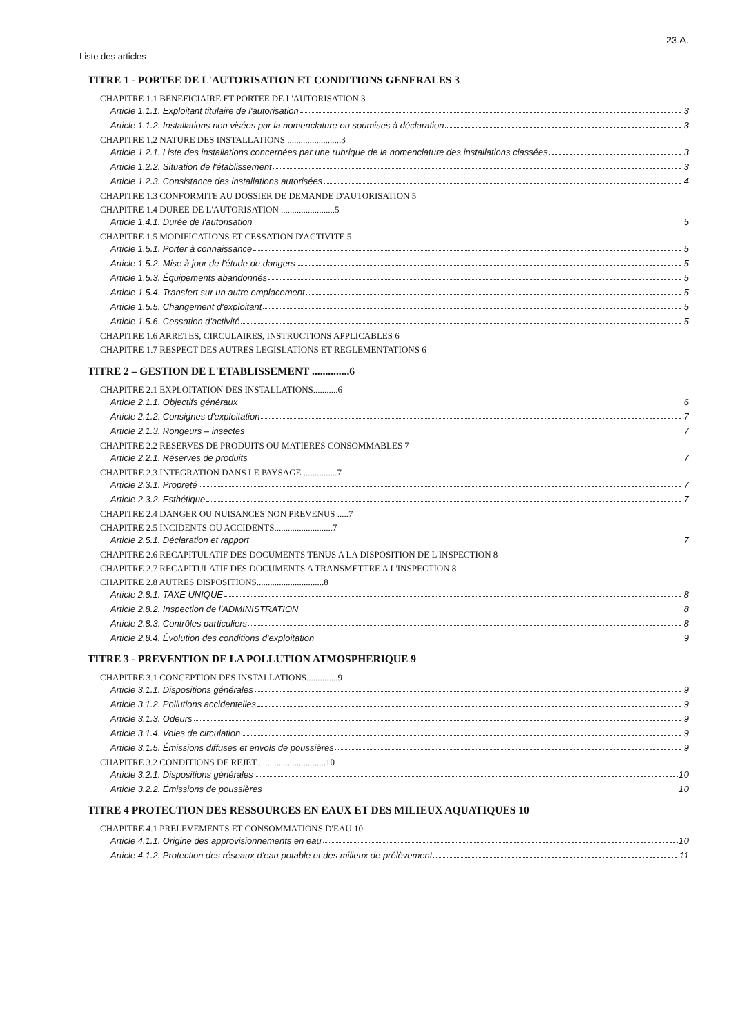23.A.
Liste des articles
TITRE 1 - PORTEE DE L'AUTORISATION ET CONDITIONS GENERALES 3
CHAPITRE 1.1 BENEFICIAIRE ET PORTEE DE L'AUTORISATION 3
Article 1.1.1. Exploitant titulaire de l'autorisation 3
Article 1.1.2. Installations non visées par la nomenclature ou soumises à déclaration 3
CHAPITRE 1.2 NATURE DES INSTALLATIONS ........................3
Article 1.2.1. Liste des installations concernées par une rubrique de la nomenclature des installations classées 3
Article 1.2.2. Situation de l'établissement 3
Article 1.2.3. Consistance des installations autorisées 4
CHAPITRE 1.3 CONFORMITE AU DOSSIER DE DEMANDE D'AUTORISATION 5
CHAPITRE 1.4 DUREE DE L'AUTORISATION ........................5
Article 1.4.1. Durée de l'autorisation 5
CHAPITRE 1.5 MODIFICATIONS ET CESSATION D'ACTIVITE 5
Article 1.5.1. Porter à connaissance 5
Article 1.5.2. Mise à jour de l'étude de dangers 5
Article 1.5.3. Équipements abandonnés 5
Article 1.5.4. Transfert sur un autre emplacement 5
Article 1.5.5. Changement d'exploitant 5
Article 1.5.6. Cessation d'activité 5
CHAPITRE 1.6 ARRETES, CIRCULAIRES, INSTRUCTIONS APPLICABLES 6
CHAPITRE 1.7 RESPECT DES AUTRES LEGISLATIONS ET REGLEMENTATIONS 6
TITRE 2 – GESTION DE L'ETABLISSEMENT ..............6
CHAPITRE 2.1 EXPLOITATION DES INSTALLATIONS...........6
Article 2.1.1. Objectifs généraux 6
Article 2.1.2. Consignes d'exploitation 7
Article 2.1.3. Rongeurs – insectes 7
CHAPITRE 2.2 RESERVES DE PRODUITS OU MATIERES CONSOMMABLES 7
Article 2.2.1. Réserves de produits 7
CHAPITRE 2.3 INTEGRATION DANS LE PAYSAGE ...............7
Article 2.3.1. Propreté 7
Article 2.3.2. Esthétique 7
CHAPITRE 2.4 DANGER OU NUISANCES NON PREVENUS .....7
CHAPITRE 2.5 INCIDENTS OU ACCIDENTS..........................7
Article 2.5.1. Déclaration et rapport 7
CHAPITRE 2.6 RECAPITULATIF DES DOCUMENTS TENUS A LA DISPOSITION DE L'INSPECTION 8
CHAPITRE 2.7 RECAPITULATIF DES DOCUMENTS A TRANSMETTRE A L'INSPECTION 8
CHAPITRE 2.8 AUTRES DISPOSITIONS..............................8
Article 2.8.1. TAXE UNIQUE 8
Article 2.8.2. Inspection de l'ADMINISTRATION 8
Article 2.8.3. Contrôles particuliers 8
Article 2.8.4. Évolution des conditions d'exploitation 9
TITRE 3 - PREVENTION DE LA POLLUTION ATMOSPHERIQUE 9
CHAPITRE 3.1 CONCEPTION DES INSTALLATIONS..............9
Article 3.1.1. Dispositions générales 9
Article 3.1.2. Pollutions accidentelles 9
Article 3.1.3. Odeurs 9
Article 3.1.4. Voies de circulation 9
Article 3.1.5. Émissions diffuses et envols de poussières 9
CHAPITRE 3.2 CONDITIONS DE REJET...............................10
Article 3.2.1. Dispositions générales 10
Article 3.2.2. Émissions de poussières 10
TITRE 4 PROTECTION DES RESSOURCES EN EAUX ET DES MILIEUX AQUATIQUES 10
CHAPITRE 4.1 PRELEVEMENTS ET CONSOMMATIONS D'EAU 10
Article 4.1.1. Origine des approvisionnements en eau 10
Article 4.1.2. Protection des réseaux d'eau potable et des milieux de prélèvement 11